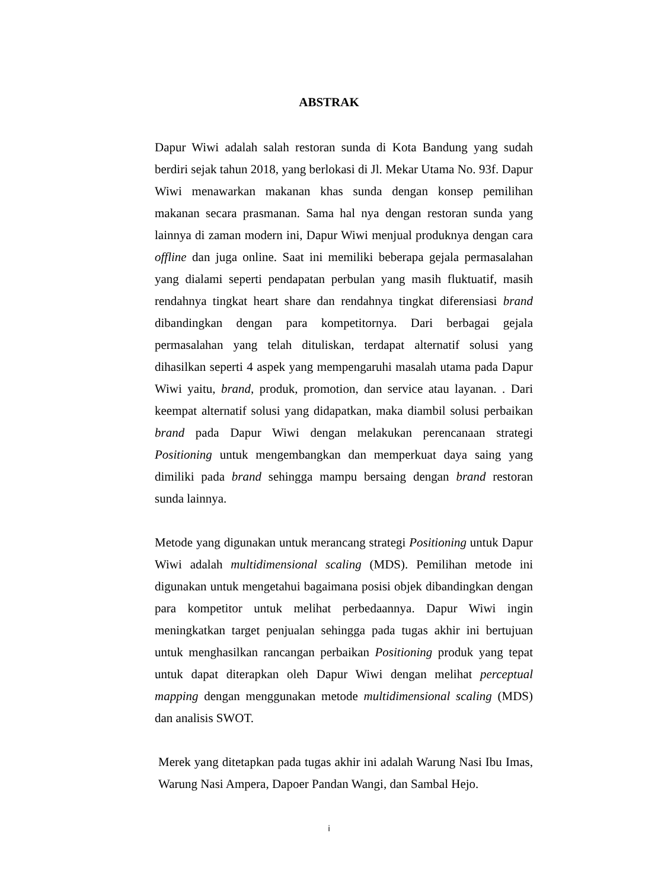ABSTRAK
Dapur Wiwi adalah salah restoran sunda di Kota Bandung yang sudah berdiri sejak tahun 2018, yang berlokasi di Jl. Mekar Utama No. 93f. Dapur Wiwi menawarkan makanan khas sunda dengan konsep pemilihan makanan secara prasmanan. Sama hal nya dengan restoran sunda yang lainnya di zaman modern ini, Dapur Wiwi menjual produknya dengan cara offline dan juga online. Saat ini memiliki beberapa gejala permasalahan yang dialami seperti pendapatan perbulan yang masih fluktuatif, masih rendahnya tingkat heart share dan rendahnya tingkat diferensiasi brand dibandingkan dengan para kompetitornya. Dari berbagai gejala permasalahan yang telah dituliskan, terdapat alternatif solusi yang dihasilkan seperti 4 aspek yang mempengaruhi masalah utama pada Dapur Wiwi yaitu, brand, produk, promotion, dan service atau layanan. . Dari keempat alternatif solusi yang didapatkan, maka diambil solusi perbaikan brand pada Dapur Wiwi dengan melakukan perencanaan strategi Positioning untuk mengembangkan dan memperkuat daya saing yang dimiliki pada brand sehingga mampu bersaing dengan brand restoran sunda lainnya.
Metode yang digunakan untuk merancang strategi Positioning untuk Dapur Wiwi adalah multidimensional scaling (MDS). Pemilihan metode ini digunakan untuk mengetahui bagaimana posisi objek dibandingkan dengan para kompetitor untuk melihat perbedaannya. Dapur Wiwi ingin meningkatkan target penjualan sehingga pada tugas akhir ini bertujuan untuk menghasilkan rancangan perbaikan Positioning produk yang tepat untuk dapat diterapkan oleh Dapur Wiwi dengan melihat perceptual mapping dengan menggunakan metode multidimensional scaling (MDS) dan analisis SWOT.
Merek yang ditetapkan pada tugas akhir ini adalah Warung Nasi Ibu Imas, Warung Nasi Ampera, Dapoer Pandan Wangi, dan Sambal Hejo.
i